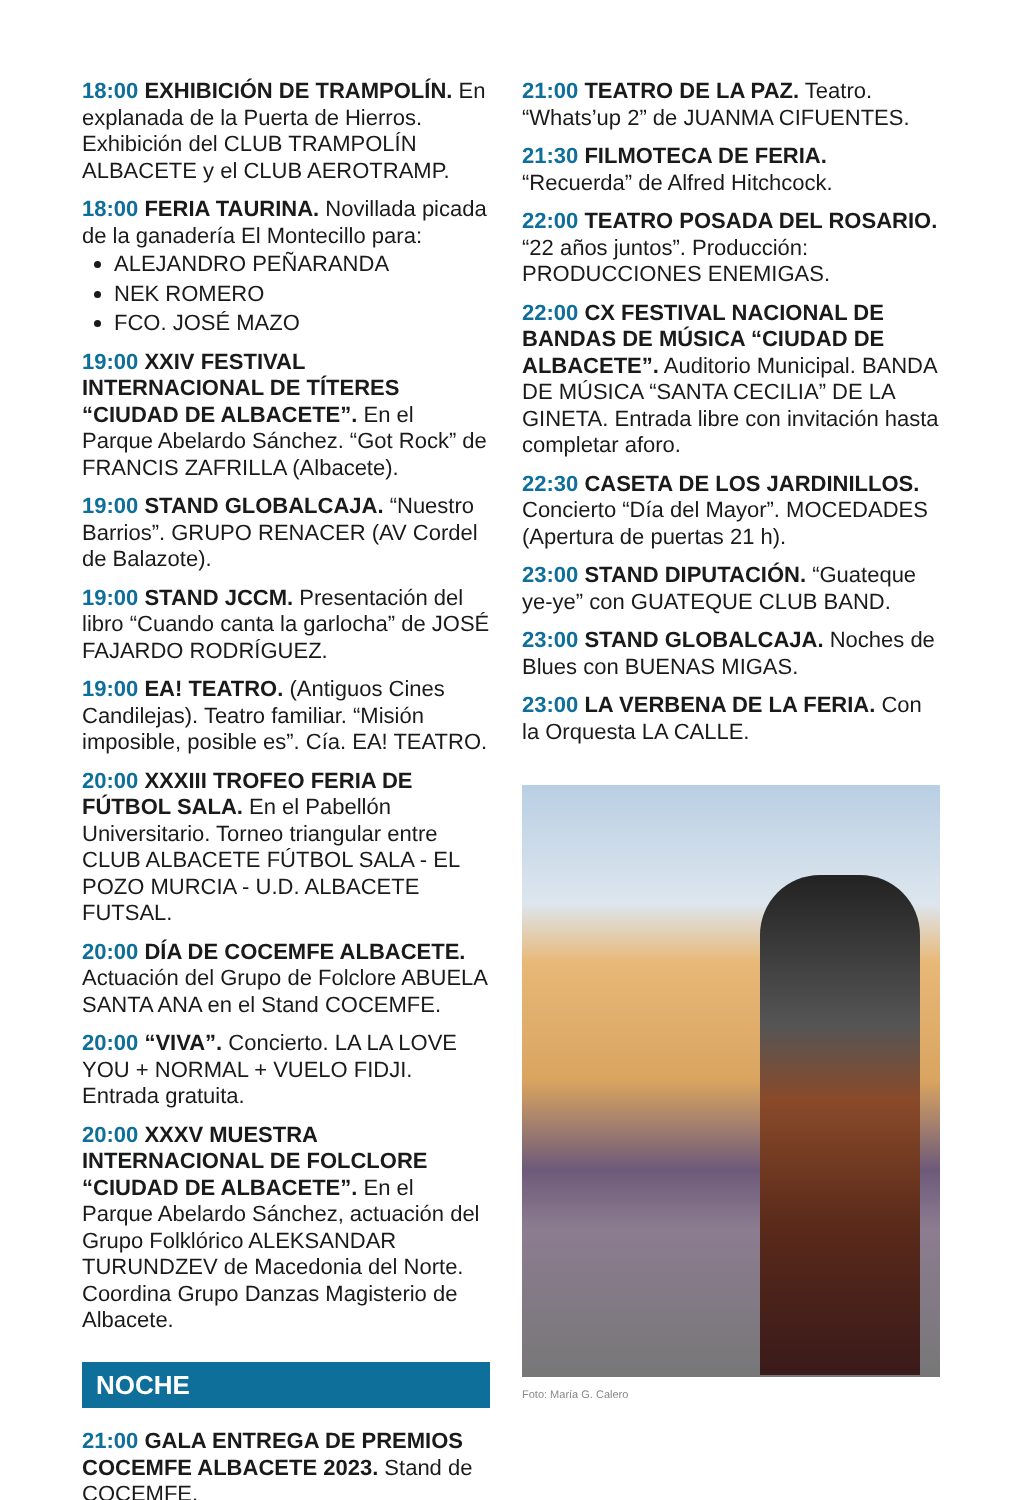18:00 EXHIBICIÓN DE TRAMPOLÍN. En explanada de la Puerta de Hierros. Exhibición del CLUB TRAMPOLÍN ALBACETE y el CLUB AEROTRAMP.
18:00 FERIA TAURINA. Novillada picada de la ganadería El Montecillo para:
ALEJANDRO PEÑARANDA
NEK ROMERO
FCO. JOSÉ MAZO
19:00 XXIV FESTIVAL INTERNACIONAL DE TÍTERES “CIUDAD DE ALBACETE”. En el Parque Abelardo Sánchez. “Got Rock” de FRANCIS ZAFRILLA (Albacete).
19:00 STAND GLOBALCAJA. “Nuestro Barrios”. GRUPO RENACER (AV Cordel de Balazote).
19:00 STAND JCCM. Presentación del libro “Cuando canta la garlocha” de JOSÉ FAJARDO RODRÍGUEZ.
19:00 EA! TEATRO. (Antiguos Cines Candilejas). Teatro familiar. “Misión imposible, posible es”. Cía. EA! TEATRO.
20:00 XXXIII TROFEO FERIA DE FÚTBOL SALA. En el Pabellón Universitario. Torneo triangular entre CLUB ALBACETE FÚTBOL SALA - EL POZO MURCIA - U.D. ALBACETE FUTSAL.
20:00 DÍA DE COCEMFE ALBACETE. Actuación del Grupo de Folclore ABUELA SANTA ANA en el Stand COCEMFE.
20:00 “VIVA”. Concierto. LA LA LOVE YOU + NORMAL + VUELO FIDJI. Entrada gratuita.
20:00 XXXV MUESTRA INTERNACIONAL DE FOLCLORE “CIUDAD DE ALBACETE”. En el Parque Abelardo Sánchez, actuación del Grupo Folklórico ALEKSANDAR TURUNDZEV de Macedonia del Norte. Coordina Grupo Danzas Magisterio de Albacete.
NOCHE
21:00 GALA ENTREGA DE PREMIOS COCEMFE ALBACETE 2023. Stand de COCEMFE.
21:00 TEATRO DE LA PAZ. Teatro. “Whats’up 2” de JUANMA CIFUENTES.
21:30 FILMOTECA DE FERIA. “Recuerda” de Alfred Hitchcock.
22:00 TEATRO POSADA DEL ROSARIO. “22 años juntos”. Producción: PRODUCCIONES ENEMIGAS.
22:00 CX FESTIVAL NACIONAL DE BANDAS DE MÚSICA “CIUDAD DE ALBACETE”. Auditorio Municipal. BANDA DE MÚSICA “SANTA CECILIA” DE LA GINETA. Entrada libre con invitación hasta completar aforo.
22:30 CASETA DE LOS JARDINILLOS. Concierto “Día del Mayor”. MOCEDADES (Apertura de puertas 21 h).
23:00 STAND DIPUTACIÓN. “Guateque ye-ye” con GUATEQUE CLUB BAND.
23:00 STAND GLOBALCAJA. Noches de Blues con BUENAS MIGAS.
23:00 LA VERBENA DE LA FERIA. Con la Orquesta LA CALLE.
Foto: María G. Calero